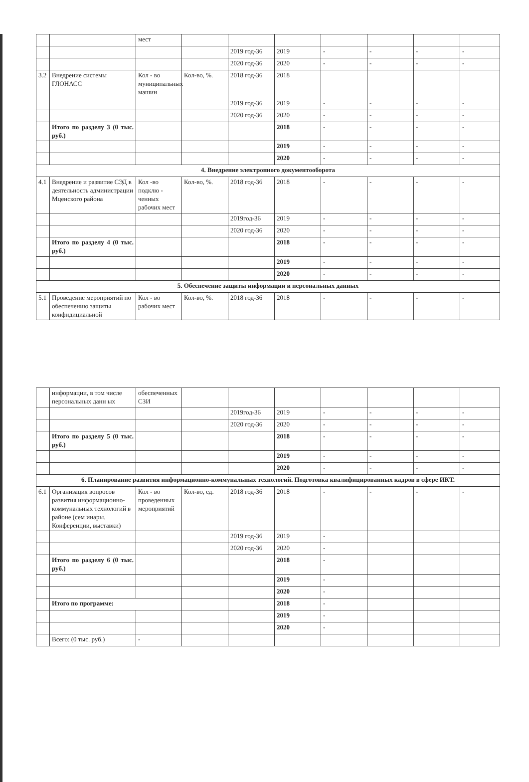| | | мест | | | | | | | |
| | | | | 2019 год-36 | 2019 | - | - | - | - |
| | | | | 2020 год-36 | 2020 | - | - | - | - |
| 3.2 | Внедрение системы ГЛОНАСС | Кол - во муниципальных машин | Кол-во, %. | 2018 год-36 | 2018 | | | | |
| | | | | 2019 год-36 | 2019 | - | - | - | - |
| | | | | 2020 год-36 | 2020 | - | - | - | - |
| | Итого по разделу 3 (0 тыс. руб.) | | | | 2018 | - | - | - | - |
| | | | | | 2019 | - | - | - | - |
| | | | | | 2020 | - | - | - | - |
| 4. Внедрение электронного документооборота | | | | | | | | | |
| 4.1 | Внедрение и развитие СЭД в деятельность администрации Мценского района | Кол -во подклю - ченных рабочих мест | Кол-во, %. | 2018 год-36 | 2018 | - | - | - | - |
| | | | | 2019год-36 | 2019 | - | - | - | - |
| | | | | 2020 год-36 | 2020 | - | - | - | - |
| | Итого по разделу 4 (0 тыс. руб.) | | | | 2018 | - | - | - | - |
| | | | | | 2019 | - | - | - | - |
| | | | | | 2020 | - | - | - | - |
| 5. Обеспечение защиты информации и персональных данных | | | | | | | | | |
| 5.1 | Проведение мероприятий по обеспечению защиты конфидициальной | Кол - во рабочих мест | Кол-во, %. | 2018 год-36 | 2018 | - | - | - | - |
| | информации, в том числе персональных данн ых | обеспеченных СЗИ | | | | | | | |
| | | | | 2019год-36 | 2019 | - | - | - | - |
| | | | | 2020 год-36 | 2020 | - | - | - | - |
| | Итого по разделу 5 (0 тыс. руб.) | | | | 2018 | - | - | - | - |
| | | | | | 2019 | - | - | - | - |
| | | | | | 2020 | - | - | - | - |
| 6. Планирование развития информационно-коммунальных технологий. Подготовка квалифицированных кадров в сфере ИКТ. | | | | | | | | | |
| 6.1 | Организация вопросов развития информационно-коммунальных технологий в районе (сем инары. Конференции, выставки) | Кол - во проведенных мероприятий | Кол-во, ед. | 2018 год-36 | 2018 | - | - | - | - |
| | | | | 2019 год-36 | 2019 | - | | | |
| | | | | 2020 год-36 | 2020 | - | | | |
| | Итого по разделу 6 (0 тыс. руб.) | | | | 2018 | - | | | |
| | | | | | 2019 | - | | | |
| | | | | | 2020 | - | | | |
| | Итого по программе: | | | | 2018 | - | | | |
| | | | | | 2019 | - | | | |
| | | | | | 2020 | - | | | |
| | Всего: (0 тыс. руб.) | - | | | | | | | |